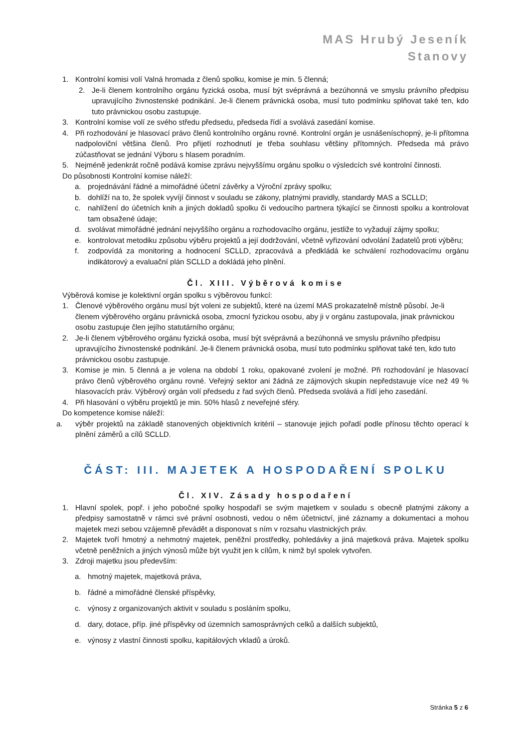MAS Hrubý Jeseník
Stanovy
1. Kontrolní komisi volí Valná hromada z členů spolku, komise je min. 5 členná;
2. Je-li členem kontrolního orgánu fyzická osoba, musí být svéprávná a bezúhonná ve smyslu právního předpisu upravujícího živnostenské podnikání. Je-li členem právnická osoba, musí tuto podmínku splňovat také ten, kdo tuto právnickou osobu zastupuje.
3. Kontrolní komise volí ze svého středu předsedu, předseda řídí a svolává zasedání komise.
4. Při rozhodování je hlasovací právo členů kontrolního orgánu rovné. Kontrolní orgán je usnášeníschopný, je-li přítomna nadpoloviční většina členů. Pro přijetí rozhodnutí je třeba souhlasu většiny přítomných. Předseda má právo zúčastňovat se jednání Výboru s hlasem poradním.
5. Nejméně jedenkrát ročně podává komise zprávu nejvyššímu orgánu spolku o výsledcích své kontrolní činnosti.
Do působnosti Kontrolní komise náleží:
a. projednávání řádné a mimořádné účetní závěrky a Výroční zprávy spolku;
b. dohlíží na to, že spolek vyvíjí činnost v souladu se zákony, platnými pravidly, standardy MAS a SCLLD;
c. nahlížení do účetních knih a jiných dokladů spolku či vedoucího partnera týkající se činnosti spolku a kontrolovat tam obsažené údaje;
d. svolávat mimořádné jednání nejvyššího orgánu a rozhodovacího orgánu, jestliže to vyžadují zájmy spolku;
e. kontrolovat metodiku způsobu výběru projektů a její dodržování, včetně vyřizování odvolání žadatelů proti výběru;
f. zodpovídá za monitoring a hodnocení SCLLD, zpracovává a předkládá ke schválení rozhodovacímu orgánu indikátorový a evaluační plán SCLLD a dokládá jeho plnění.
Čl. XIII. Výběrová komise
Výběrová komise je kolektivní orgán spolku s výběrovou funkcí:
1. Členové výběrového orgánu musí být voleni ze subjektů, které na území MAS prokazatelně místně působí. Je-li členem výběrového orgánu právnická osoba, zmocní fyzickou osobu, aby ji v orgánu zastupovala, jinak právnickou osobu zastupuje člen jejího statutárního orgánu;
2. Je-li členem výběrového orgánu fyzická osoba, musí být svéprávná a bezúhonná ve smyslu právního předpisu upravujícího živnostenské podnikání. Je-li členem právnická osoba, musí tuto podmínku splňovat také ten, kdo tuto právnickou osobu zastupuje.
3. Komise je min. 5 členná a je volena na období 1 roku, opakované zvolení je možné. Při rozhodování je hlasovací právo členů výběrového orgánu rovné. Veřejný sektor ani žádná ze zájmových skupin nepředstavuje více než 49 % hlasovacích práv. Výběrový orgán volí předsedu z řad svých členů. Předseda svolává a řídí jeho zasedání.
4. Při hlasování o výběru projektů je min. 50% hlasů z neveřejné sféry.
Do kompetence komise náleží:
a. výběr projektů na základě stanovených objektivních kritérií – stanovuje jejich pořadí podle přínosu těchto operací k plnění záměrů a cílů SCLLD.
ČÁST: III. MAJETEK A HOSPODAŘENÍ SPOLKU
Čl. XIV. Zásady hospodaření
1. Hlavní spolek, popř. i jeho pobočné spolky hospodaří se svým majetkem v souladu s obecně platnými zákony a předpisy samostatně v rámci své právní osobnosti, vedou o něm účetnictví, jiné záznamy a dokumentaci a mohou majetek mezi sebou vzájemně převádět a disponovat s ním v rozsahu vlastnických práv.
2. Majetek tvoří hmotný a nehmotný majetek, peněžní prostředky, pohledávky a jiná majetková práva. Majetek spolku včetně peněžních a jiných výnosů může být využit jen k cílům, k nimž byl spolek vytvořen.
3. Zdroji majetku jsou především:
a. hmotný majetek, majetková práva,
b. řádné a mimořádné členské příspěvky,
c. výnosy z organizovaných aktivit v souladu s posláním spolku,
d. dary, dotace, příp. jiné příspěvky od územních samosprávných celků a dalších subjektů,
e. výnosy z vlastní činnosti spolku, kapitálových vkladů a úroků.
Stránka 5 z 6